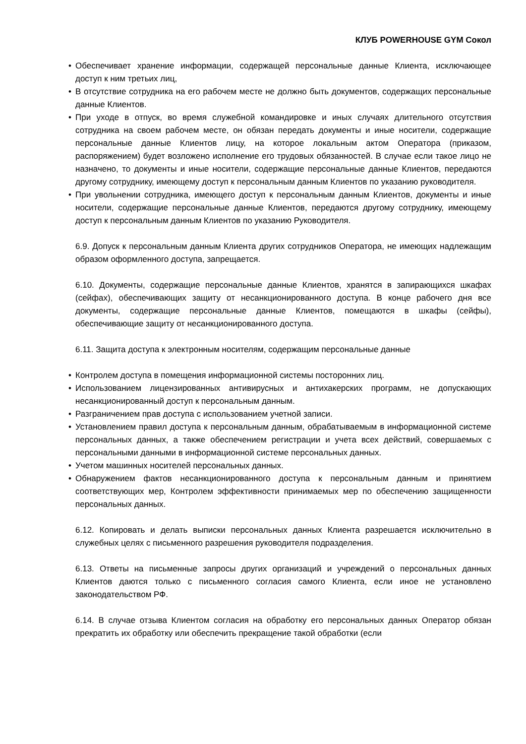КЛУБ POWERHOUSE GYM Сокол
• Обеспечивает хранение информации, содержащей персональные данные Клиента, исключающее доступ к ним третьих лиц,
• В отсутствие сотрудника на его рабочем месте не должно быть документов, содержащих персональные данные Клиентов.
• При уходе в отпуск, во время служебной командировке и иных случаях длительного отсутствия сотрудника на своем рабочем месте, он обязан передать документы и иные носители, содержащие персональные данные Клиентов лицу, на которое локальным актом Оператора (приказом, распоряжением) будет возложено исполнение его трудовых обязанностей. В случае если такое лицо не назначено, то документы и иные носители, содержащие персональные данные Клиентов, передаются другому сотруднику, имеющему доступ к персональным данным Клиентов по указанию руководителя.
• При увольнении сотрудника, имеющего доступ к персональным данным Клиентов, документы и иные носители, содержащие персональные данные Клиентов, передаются другому сотруднику, имеющему доступ к персональным данным Клиентов по указанию Руководителя.
6.9. Допуск к персональным данным Клиента других сотрудников Оператора, не имеющих надлежащим образом оформленного доступа, запрещается.
6.10. Документы, содержащие персональные данные Клиентов, хранятся в запирающихся шкафах (сейфах), обеспечивающих защиту от несанкционированного доступа. В конце рабочего дня все документы, содержащие персональные данные Клиентов, помещаются в шкафы (сейфы), обеспечивающие защиту от несанкционированного доступа.
6.11. Защита доступа к электронным носителям, содержащим персональные данные
• Контролем доступа в помещения информационной системы посторонних лиц.
• Использованием лицензированных антивирусных и антихакерских программ, не допускающих несанкционированный доступ к персональным данным.
• Разграничением прав доступа с использованием учетной записи.
• Установлением правил доступа к персональным данным, обрабатываемым в информационной системе персональных данных, а также обеспечением регистрации и учета всех действий, совершаемых с персональными данными в информационной системе персональных данных.
• Учетом машинных носителей персональных данных.
• Обнаружением фактов несанкционированного доступа к персональным данным и принятием соответствующих мер, Контролем эффективности принимаемых мер по обеспечению защищенности персональных данных.
6.12. Копировать и делать выписки персональных данных Клиента разрешается исключительно в служебных целях с письменного разрешения руководителя подразделения.
6.13. Ответы на письменные запросы других организаций и учреждений о персональных данных Клиентов даются только с письменного согласия самого Клиента, если иное не установлено законодательством РФ.
6.14. В случае отзыва Клиентом согласия на обработку его персональных данных Оператор обязан прекратить их обработку или обеспечить прекращение такой обработки (если